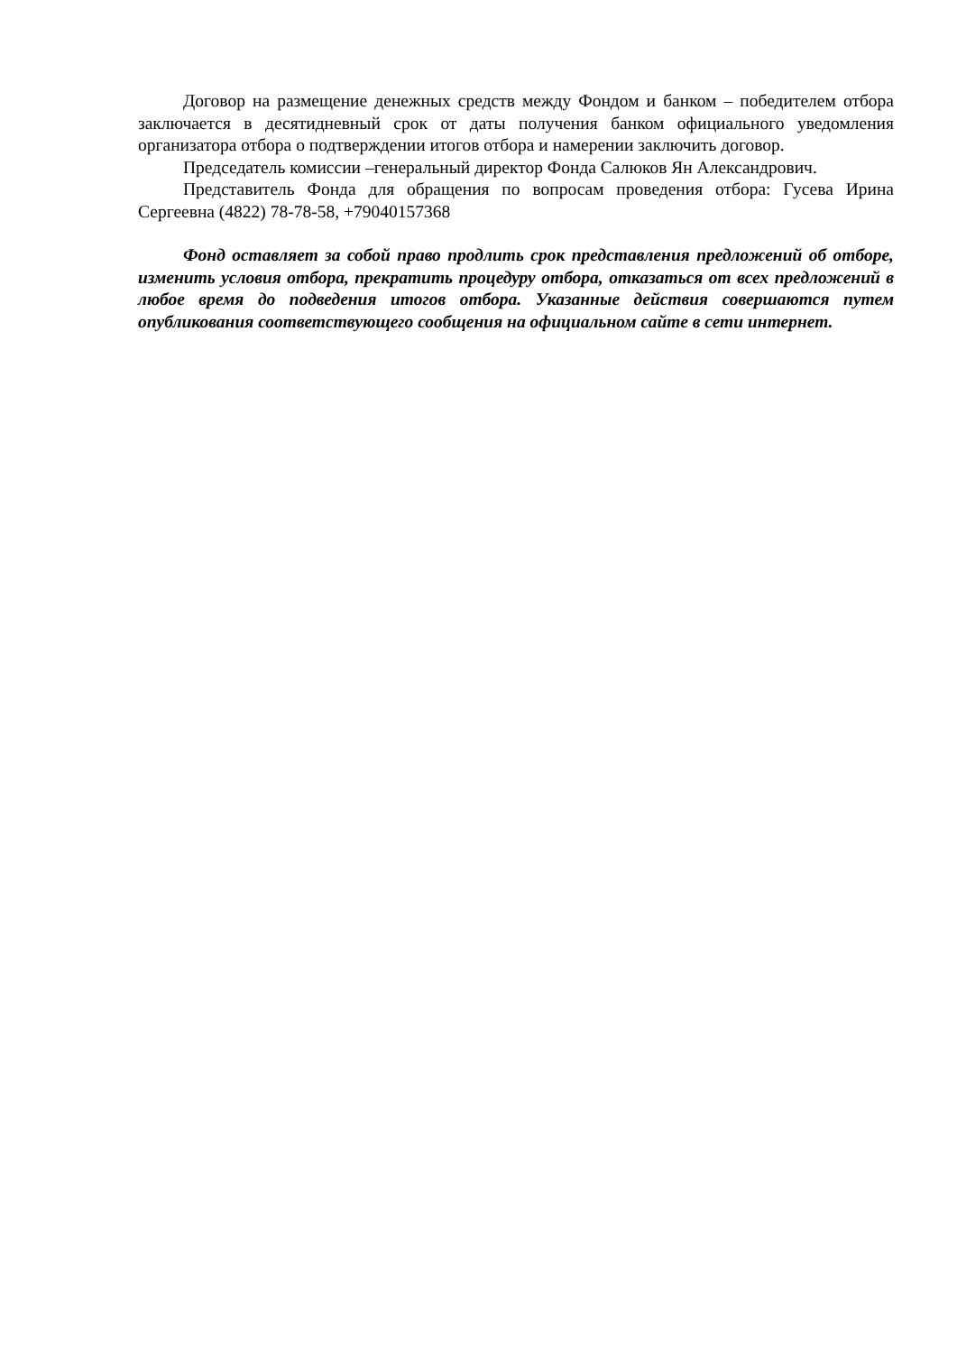Договор на размещение денежных средств между Фондом и банком – победителем отбора заключается в десятидневный срок от даты получения банком официального уведомления организатора отбора о подтверждении итогов отбора и намерении заключить договор.
Председатель комиссии –генеральный директор Фонда Салюков Ян Александрович.
Представитель Фонда для обращения по вопросам проведения отбора: Гусева Ирина Сергеевна (4822) 78-78-58, +79040157368
Фонд оставляет за собой право продлить срок представления предложений об отборе, изменить условия отбора, прекратить процедуру отбора, отказаться от всех предложений в любое время до подведения итогов отбора. Указанные действия совершаются путем опубликования соответствующего сообщения на официальном сайте в сети интернет.